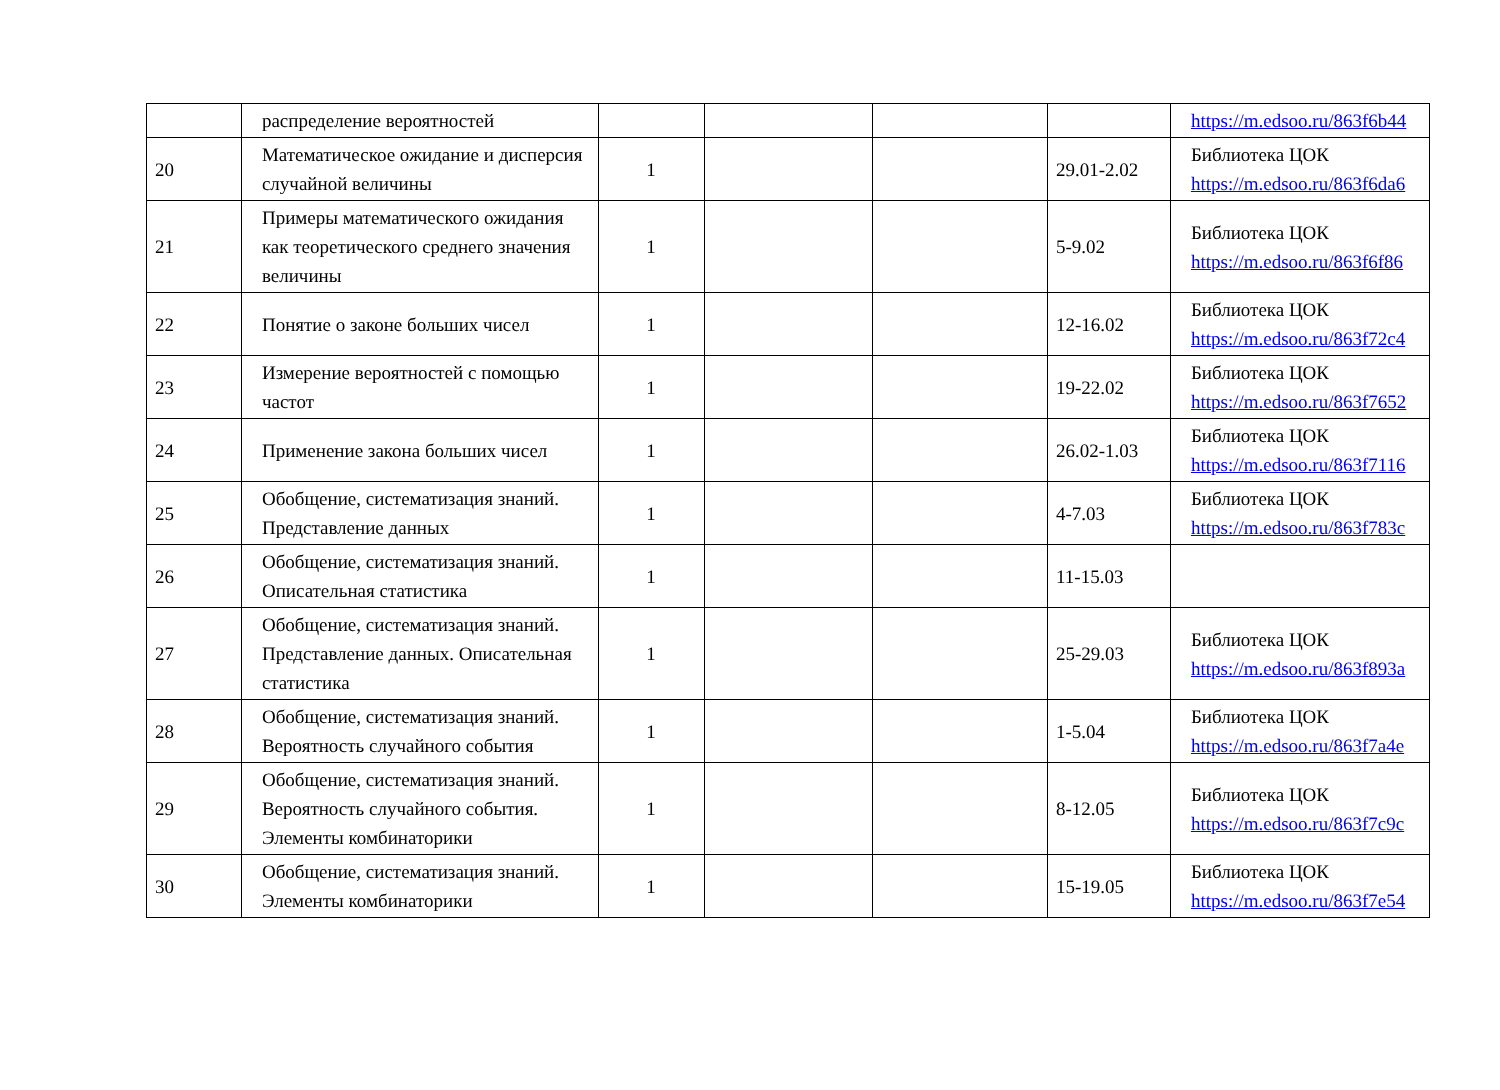| | распределение вероятностей | | | | | https://m.edsoo.ru/863f6b44 |
| 20 | Математическое ожидание и дисперсия случайной величины | 1 | | | 29.01-2.02 | Библиотека ЦОК https://m.edsoo.ru/863f6da6 |
| 21 | Примеры математического ожидания как теоретического среднего значения величины | 1 | | | 5-9.02 | Библиотека ЦОК https://m.edsoo.ru/863f6f86 |
| 22 | Понятие о законе больших чисел | 1 | | | 12-16.02 | Библиотека ЦОК https://m.edsoo.ru/863f72c4 |
| 23 | Измерение вероятностей с помощью частот | 1 | | | 19-22.02 | Библиотека ЦОК https://m.edsoo.ru/863f7652 |
| 24 | Применение закона больших чисел | 1 | | | 26.02-1.03 | Библиотека ЦОК https://m.edsoo.ru/863f7116 |
| 25 | Обобщение, систематизация знаний. Представление данных | 1 | | | 4-7.03 | Библиотека ЦОК https://m.edsoo.ru/863f783c |
| 26 | Обобщение, систематизация знаний. Описательная статистика | 1 | | | 11-15.03 | |
| 27 | Обобщение, систематизация знаний. Представление данных. Описательная статистика | 1 | | | 25-29.03 | Библиотека ЦОК https://m.edsoo.ru/863f893a |
| 28 | Обобщение, систематизация знаний. Вероятность случайного события | 1 | | | 1-5.04 | Библиотека ЦОК https://m.edsoo.ru/863f7a4e |
| 29 | Обобщение, систематизация знаний. Вероятность случайного события. Элементы комбинаторики | 1 | | | 8-12.05 | Библиотека ЦОК https://m.edsoo.ru/863f7c9c |
| 30 | Обобщение, систематизация знаний. Элементы комбинаторики | 1 | | | 15-19.05 | Библиотека ЦОК https://m.edsoo.ru/863f7e54 |